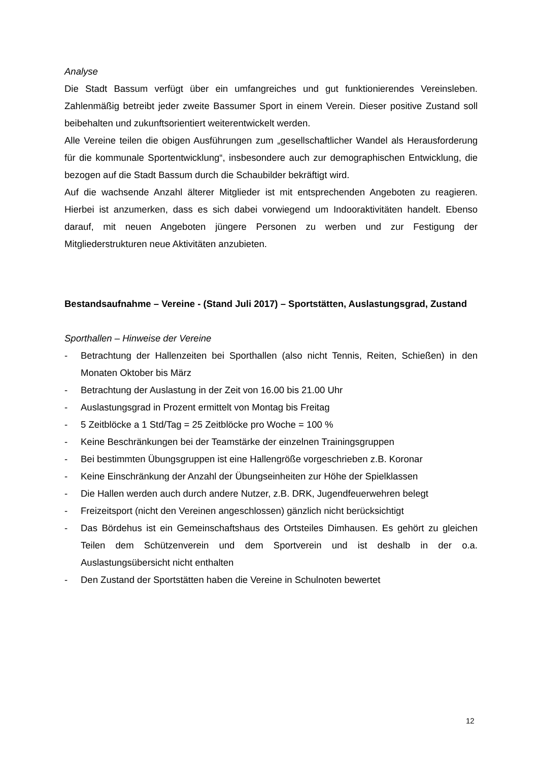Analyse
Die Stadt Bassum verfügt über ein umfangreiches und gut funktionierendes Vereinsleben. Zahlenmäßig betreibt jeder zweite Bassumer Sport in einem Verein. Dieser positive Zustand soll beibehalten und zukunftsorientiert weiterentwickelt werden.
Alle Vereine teilen die obigen Ausführungen zum „gesellschaftlicher Wandel als Herausforderung für die kommunale Sportentwicklung“, insbesondere auch zur demographischen Entwicklung, die bezogen auf die Stadt Bassum durch die Schaubilder bekräftigt wird.
Auf die wachsende Anzahl älterer Mitglieder ist mit entsprechenden Angeboten zu reagieren. Hierbei ist anzumerken, dass es sich dabei vorwiegend um Indooraktivitäten handelt. Ebenso darauf, mit neuen Angeboten jüngere Personen zu werben und zur Festigung der Mitgliederstrukturen neue Aktivitäten anzubieten.
Bestandsaufnahme – Vereine - (Stand Juli 2017) – Sportstätten, Auslastungsgrad, Zustand
Sporthallen – Hinweise der Vereine
- Betrachtung der Hallenzeiten bei Sporthallen (also nicht Tennis, Reiten, Schießen) in den Monaten Oktober bis März
- Betrachtung der Auslastung in der Zeit von 16.00 bis 21.00 Uhr
- Auslastungsgrad in Prozent ermittelt von Montag bis Freitag
- 5 Zeitblöcke a 1 Std/Tag = 25 Zeitblöcke pro Woche = 100 %
- Keine Beschränkungen bei der Teamstärke der einzelnen Trainingsgruppen
- Bei bestimmten Übungsgruppen ist eine Hallengröße vorgeschrieben z.B. Koronar
- Keine Einschränkung der Anzahl der Übungseinheiten zur Höhe der Spielklassen
- Die Hallen werden auch durch andere Nutzer, z.B. DRK, Jugendfeuerwehren belegt
- Freizeitsport (nicht den Vereinen angeschlossen) gänzlich nicht berücksichtigt
- Das Bördehus ist ein Gemeinschaftshaus des Ortsteiles Dimhausen. Es gehört zu gleichen Teilen dem Schützenverein und dem Sportverein und ist deshalb in der o.a. Auslastungsübersicht nicht enthalten
- Den Zustand der Sportstätten haben die Vereine in Schulnoten bewertet
12